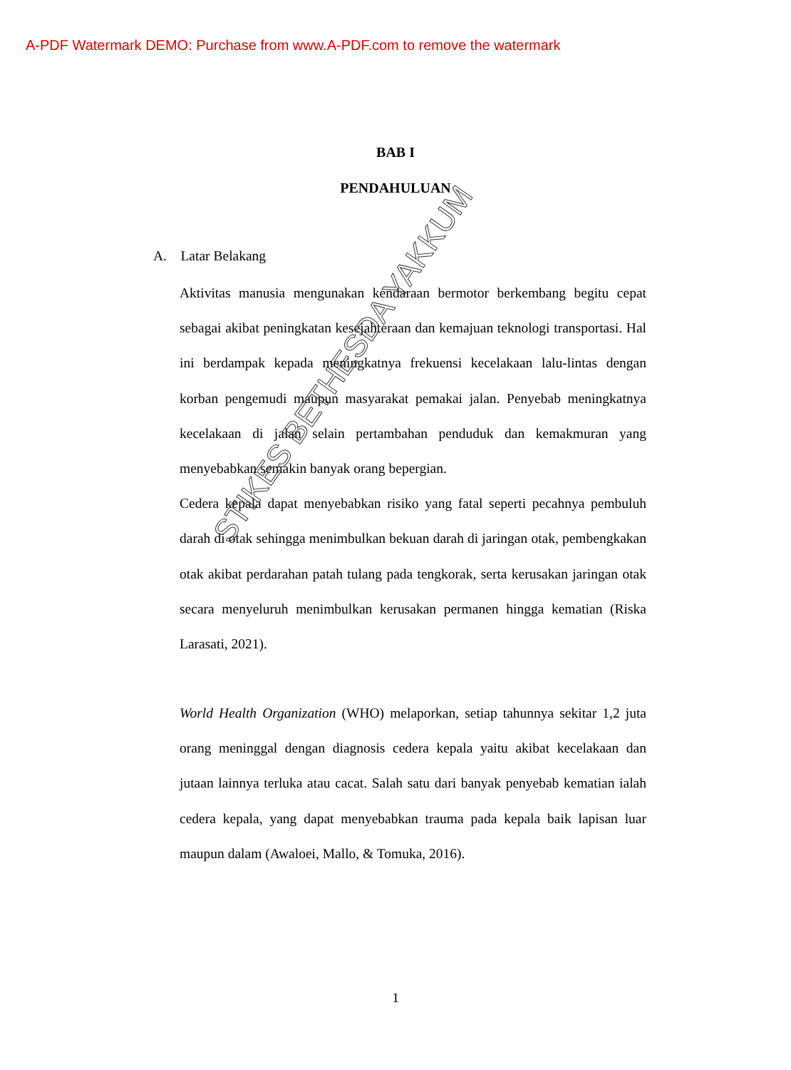A-PDF Watermark DEMO: Purchase from www.A-PDF.com to remove the watermark
BAB I
PENDAHULUAN
A. Latar Belakang
Aktivitas manusia mengunakan kendaraan bermotor berkembang begitu cepat sebagai akibat peningkatan kesejahteraan dan kemajuan teknologi transportasi. Hal ini berdampak kepada meningkatnya frekuensi kecelakaan lalu-lintas dengan korban pengemudi maupun masyarakat pemakai jalan. Penyebab meningkatnya kecelakaan di jalan selain pertambahan penduduk dan kemakmuran yang menyebabkan semakin banyak orang bepergian.
Cedera kepala dapat menyebabkan risiko yang fatal seperti pecahnya pembuluh darah di otak sehingga menimbulkan bekuan darah di jaringan otak, pembengkakan otak akibat perdarahan patah tulang pada tengkorak, serta kerusakan jaringan otak secara menyeluruh menimbulkan kerusakan permanen hingga kematian (Riska Larasati, 2021).
World Health Organization (WHO) melaporkan, setiap tahunnya sekitar 1,2 juta orang meninggal dengan diagnosis cedera kepala yaitu akibat kecelakaan dan jutaan lainnya terluka atau cacat. Salah satu dari banyak penyebab kematian ialah cedera kepala, yang dapat menyebabkan trauma pada kepala baik lapisan luar maupun dalam (Awaloei, Mallo, & Tomuka, 2016).
1
STIKES BETHESDA YAKKUM